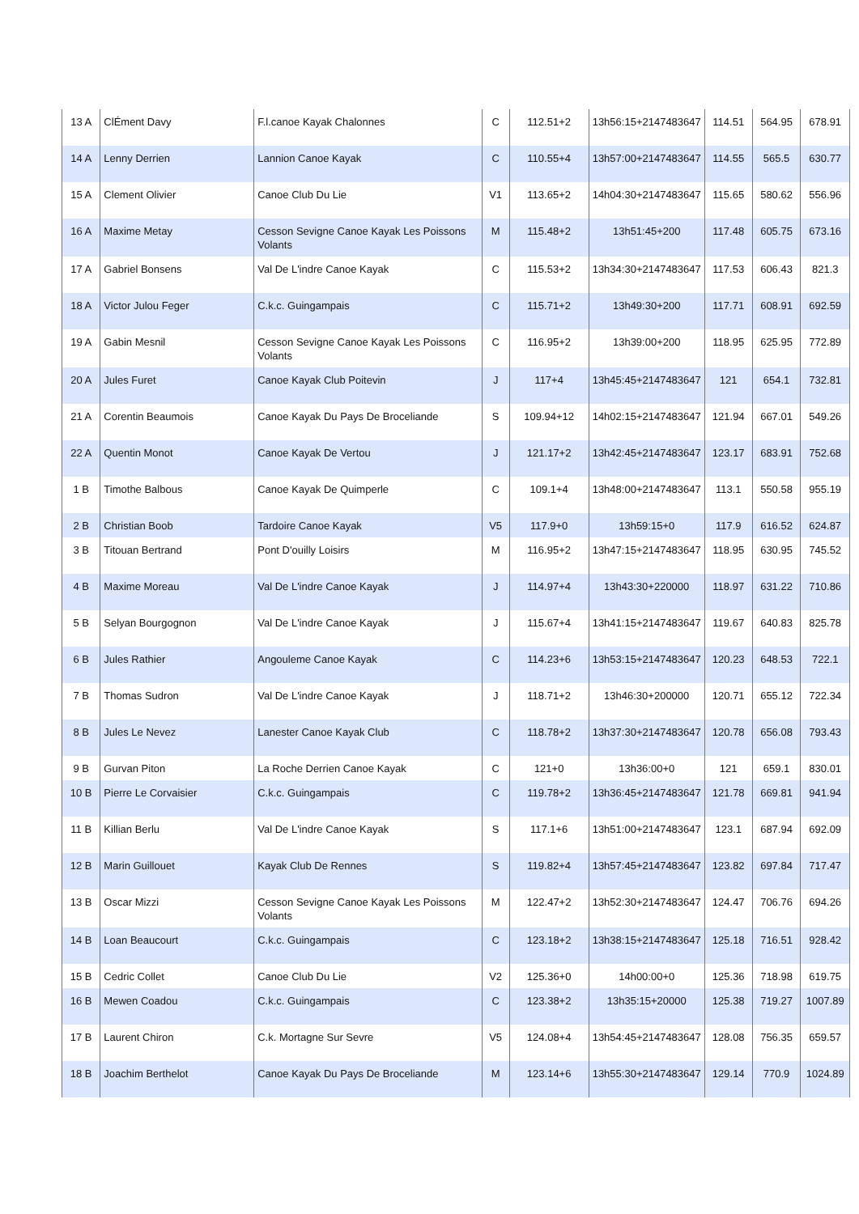| 13 A | ClÉment Davy | F.l.canoe Kayak Chalonnes | C | 112.51+2 | 13h56:15+2147483647 | 114.51 | 564.95 | 678.91 |
| 14 A | Lenny Derrien | Lannion Canoe Kayak | C | 110.55+4 | 13h57:00+2147483647 | 114.55 | 565.5 | 630.77 |
| 15 A | Clement Olivier | Canoe Club Du Lie | V1 | 113.65+2 | 14h04:30+2147483647 | 115.65 | 580.62 | 556.96 |
| 16 A | Maxime Metay | Cesson Sevigne Canoe Kayak Les Poissons Volants | M | 115.48+2 | 13h51:45+200 | 117.48 | 605.75 | 673.16 |
| 17 A | Gabriel Bonsens | Val De L'indre Canoe Kayak | C | 115.53+2 | 13h34:30+2147483647 | 117.53 | 606.43 | 821.3 |
| 18 A | Victor Julou Feger | C.k.c. Guingampais | C | 115.71+2 | 13h49:30+200 | 117.71 | 608.91 | 692.59 |
| 19 A | Gabin Mesnil | Cesson Sevigne Canoe Kayak Les Poissons Volants | C | 116.95+2 | 13h39:00+200 | 118.95 | 625.95 | 772.89 |
| 20 A | Jules Furet | Canoe Kayak Club Poitevin | J | 117+4 | 13h45:45+2147483647 | 121 | 654.1 | 732.81 |
| 21 A | Corentin Beaumois | Canoe Kayak Du Pays De Broceliande | S | 109.94+12 | 14h02:15+2147483647 | 121.94 | 667.01 | 549.26 |
| 22 A | Quentin Monot | Canoe Kayak De Vertou | J | 121.17+2 | 13h42:45+2147483647 | 123.17 | 683.91 | 752.68 |
| 1 B | Timothe Balbous | Canoe Kayak De Quimperle | C | 109.1+4 | 13h48:00+2147483647 | 113.1 | 550.58 | 955.19 |
| 2 B | Christian Boob | Tardoire Canoe Kayak | V5 | 117.9+0 | 13h59:15+0 | 117.9 | 616.52 | 624.87 |
| 3 B | Titouan Bertrand | Pont D'ouilly Loisirs | M | 116.95+2 | 13h47:15+2147483647 | 118.95 | 630.95 | 745.52 |
| 4 B | Maxime Moreau | Val De L'indre Canoe Kayak | J | 114.97+4 | 13h43:30+220000 | 118.97 | 631.22 | 710.86 |
| 5 B | Selyan Bourgognon | Val De L'indre Canoe Kayak | J | 115.67+4 | 13h41:15+2147483647 | 119.67 | 640.83 | 825.78 |
| 6 B | Jules Rathier | Angouleme Canoe Kayak | C | 114.23+6 | 13h53:15+2147483647 | 120.23 | 648.53 | 722.1 |
| 7 B | Thomas Sudron | Val De L'indre Canoe Kayak | J | 118.71+2 | 13h46:30+200000 | 120.71 | 655.12 | 722.34 |
| 8 B | Jules Le Nevez | Lanester Canoe Kayak Club | C | 118.78+2 | 13h37:30+2147483647 | 120.78 | 656.08 | 793.43 |
| 9 B | Gurvan Piton | La Roche Derrien Canoe Kayak | C | 121+0 | 13h36:00+0 | 121 | 659.1 | 830.01 |
| 10 B | Pierre Le Corvaisier | C.k.c. Guingampais | C | 119.78+2 | 13h36:45+2147483647 | 121.78 | 669.81 | 941.94 |
| 11 B | Killian Berlu | Val De L'indre Canoe Kayak | S | 117.1+6 | 13h51:00+2147483647 | 123.1 | 687.94 | 692.09 |
| 12 B | Marin Guillouet | Kayak Club De Rennes | S | 119.82+4 | 13h57:45+2147483647 | 123.82 | 697.84 | 717.47 |
| 13 B | Oscar Mizzi | Cesson Sevigne Canoe Kayak Les Poissons Volants | M | 122.47+2 | 13h52:30+2147483647 | 124.47 | 706.76 | 694.26 |
| 14 B | Loan Beaucourt | C.k.c. Guingampais | C | 123.18+2 | 13h38:15+2147483647 | 125.18 | 716.51 | 928.42 |
| 15 B | Cedric Collet | Canoe Club Du Lie | V2 | 125.36+0 | 14h00:00+0 | 125.36 | 718.98 | 619.75 |
| 16 B | Mewen Coadou | C.k.c. Guingampais | C | 123.38+2 | 13h35:15+20000 | 125.38 | 719.27 | 1007.89 |
| 17 B | Laurent Chiron | C.k. Mortagne Sur Sevre | V5 | 124.08+4 | 13h54:45+2147483647 | 128.08 | 756.35 | 659.57 |
| 18 B | Joachim Berthelot | Canoe Kayak Du Pays De Broceliande | M | 123.14+6 | 13h55:30+2147483647 | 129.14 | 770.9 | 1024.89 |